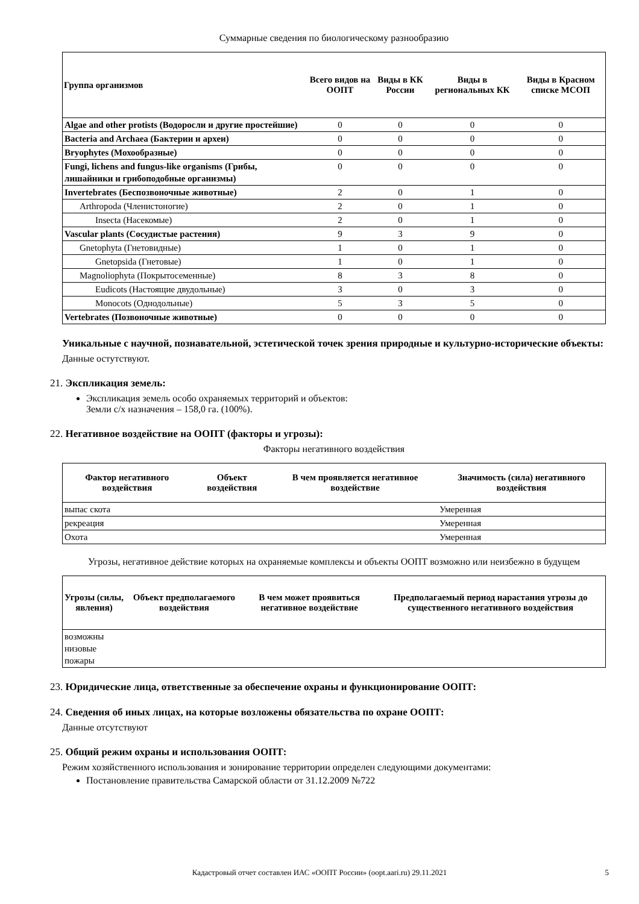Суммарные сведения по биологическому разнообразию
| Группа организмов | Всего видов на ООПТ | Виды в КК России | Виды в региональных КК | Виды в Красном списке МСОП |
| --- | --- | --- | --- | --- |
| Algae and other protists (Водоросли и другие простейшие) | 0 | 0 | 0 | 0 |
| Bacteria and Archaea (Бактерии и археи) | 0 | 0 | 0 | 0 |
| Bryophytes (Мохообразные) | 0 | 0 | 0 | 0 |
| Fungi, lichens and fungus-like organisms (Грибы, лишайники и грибоподобные организмы) | 0 | 0 | 0 | 0 |
| Invertebrates (Беспозвоночные животные) | 2 | 0 | 1 | 0 |
| Arthropoda (Членистоногие) | 2 | 0 | 1 | 0 |
| Insecta (Насекомые) | 2 | 0 | 1 | 0 |
| Vascular plants (Сосудистые растения) | 9 | 3 | 9 | 0 |
| Gnetophyta (Гнетовидные) | 1 | 0 | 1 | 0 |
| Gnetopsida (Гнетовые) | 1 | 0 | 1 | 0 |
| Magnoliophyta (Покрытосеменные) | 8 | 3 | 8 | 0 |
| Eudicots (Настоящие двудольные) | 3 | 0 | 3 | 0 |
| Monocots (Однодольные) | 5 | 3 | 5 | 0 |
| Vertebrates (Позвоночные животные) | 0 | 0 | 0 | 0 |
Уникальные с научной, познавательной, эстетической точек зрения природные и культурно-исторические объекты:
Данные остутствуют.
21. Экспликация земель:
Экспликация земель особо охраняемых территорий и объектов:
Земли с/х назначения – 158,0 га. (100%).
22. Негативное воздействие на ООПТ (факторы и угрозы):
Факторы негативного воздействия
| Фактор негативного воздействия | Объект воздействия | В чем проявляется негативное воздействие | Значимость (сила) негативного воздействия |
| --- | --- | --- | --- |
| выпас скота | | | Умеренная |
| рекреация | | | Умеренная |
| Охота | | | Умеренная |
Угрозы, негативное действие которых на охраняемые комплексы и объекты ООПТ возможно или неизбежно в будущем
| Угрозы (силы, явления) | Объект предполагаемого воздействия | В чем может проявиться негативное воздействие | Предполагаемый период нарастания угрозы до существенного негативного воздействия |
| --- | --- | --- | --- |
| возможны низовые пожары | | | |
23. Юридические лица, ответственные за обеспечение охраны и функционирование ООПТ:
24. Сведения об иных лицах, на которые возложены обязательства по охране ООПТ:
Данные отсутствуют
25. Общий режим охраны и использования ООПТ:
Режим хозяйственного использования и зонирование территории определен следующими документами:
Постановление правительства Самарской области от 31.12.2009 №722
Кадастровый отчет составлен ИАС «ООПТ России» (oopt.aari.ru) 29.11.2021
5